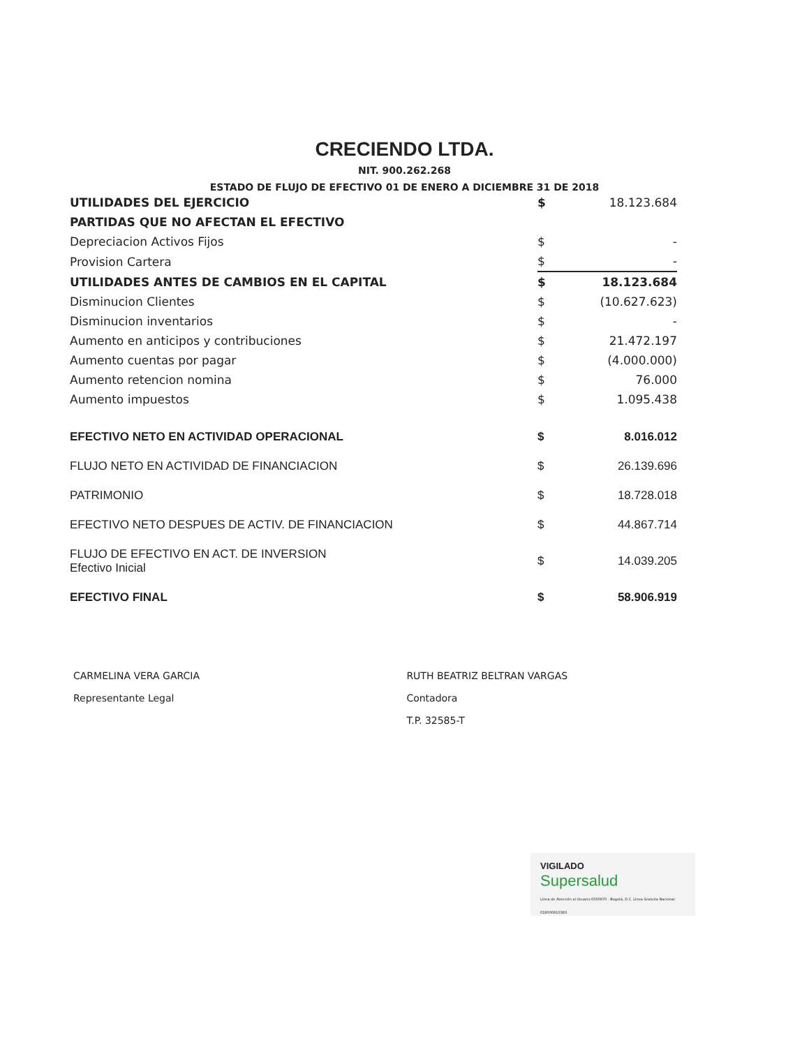CRECIENDO LTDA.
NIT. 900.262.268
ESTADO DE FLUJO DE EFECTIVO 01 DE ENERO A DICIEMBRE 31 DE 2018
| UTILIDADES DEL EJERCICIO | $ | 18.123.684 |
| PARTIDAS QUE NO AFECTAN EL EFECTIVO | | |
| Depreciacion Activos Fijos | $ | - |
| Provision Cartera | $ | - |
| UTILIDADES ANTES DE CAMBIOS EN EL CAPITAL | $ | 18.123.684 |
| Disminucion Clientes | $ | (10.627.623) |
| Disminucion inventarios | $ | - |
| Aumento en anticipos y contribuciones | $ | 21.472.197 |
| Aumento cuentas por pagar | $ | (4.000.000) |
| Aumento retencion nomina | $ | 76.000 |
| Aumento impuestos | $ | 1.095.438 |
| EFECTIVO NETO EN ACTIVIDAD OPERACIONAL | $ | 8.016.012 |
| FLUJO NETO EN ACTIVIDAD DE FINANCIACION | $ | 26.139.696 |
| PATRIMONIO | $ | 18.728.018 |
| EFECTIVO NETO DESPUES DE ACTIV. DE FINANCIACION | $ | 44.867.714 |
| FLUJO DE EFECTIVO EN ACT. DE INVERSION Efectivo Inicial | $ | 14.039.205 |
| EFECTIVO FINAL | $ | 58.906.919 |
CARMELINA VERA GARCIA
Representante Legal
RUTH BEATRIZ BELTRAN VARGAS
Contadora
T.P. 32585-T
VIGILADO
Supersalud
Línea de Atención al Usuario 6500870 - Bogotá, D.C. Línea Gratuita Nacional: 018000910383